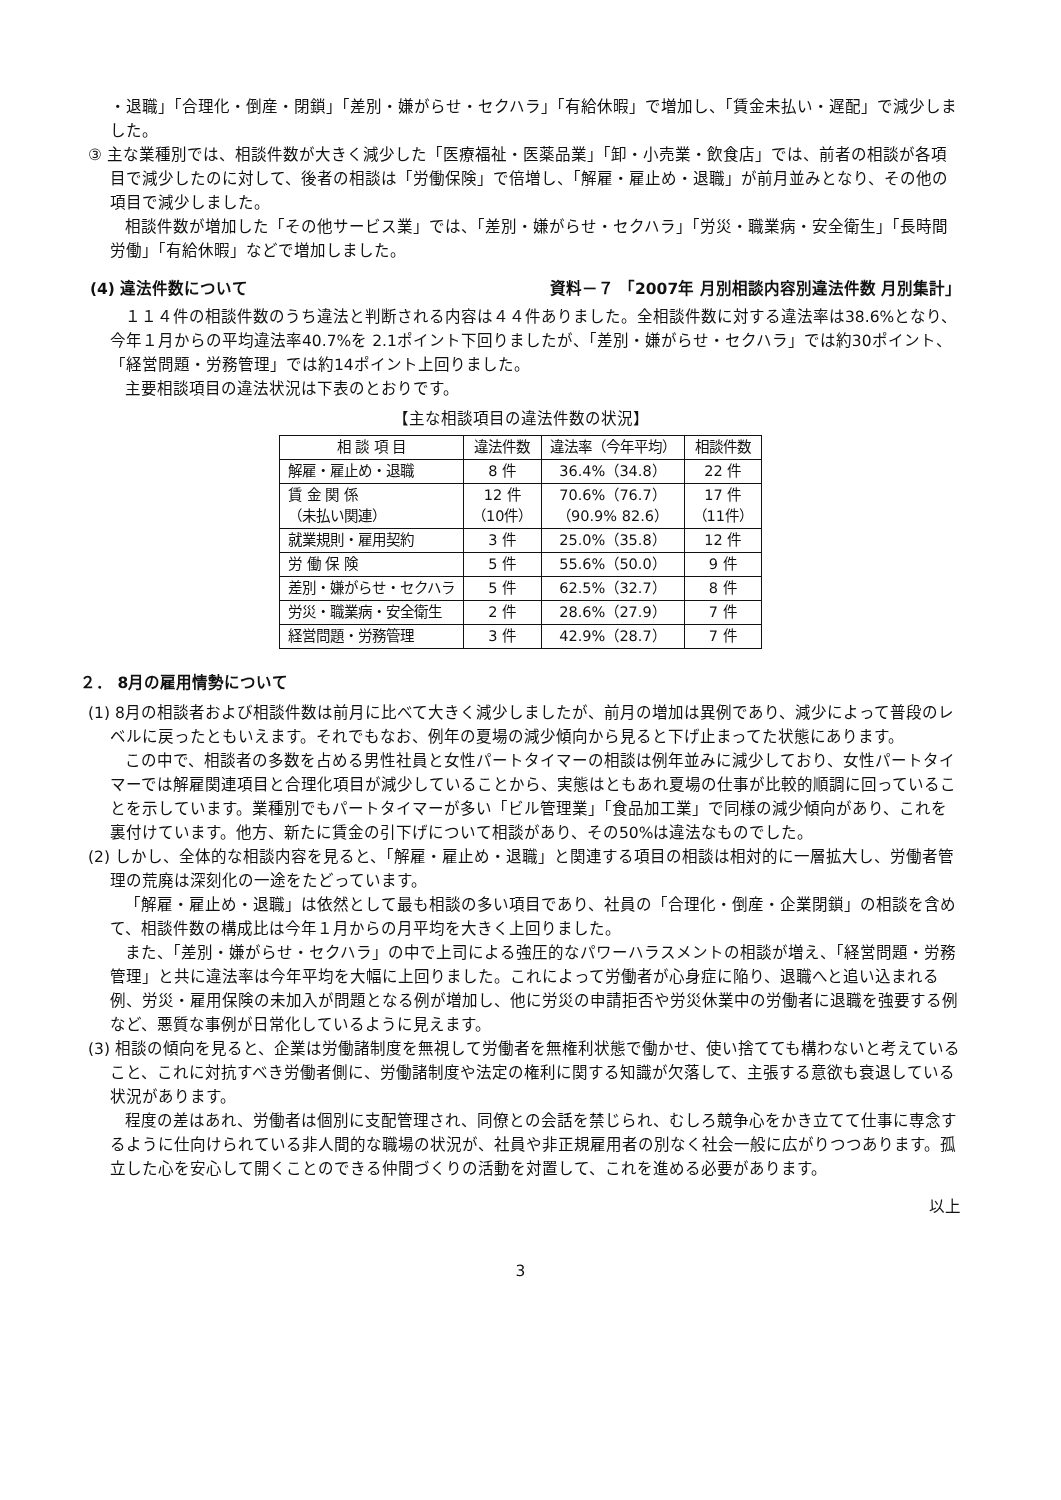・退職」「合理化・倒産・閉鎖」「差別・嫌がらせ・セクハラ」「有給休暇」で増加し、「賃金未払い・遅配」で減少しました。
③ 主な業種別では、相談件数が大きく減少した「医療福祉・医薬品業」「卸・小売業・飲食店」では、前者の相談が各項目で減少したのに対して、後者の相談は「労働保険」で倍増し、「解雇・雇止め・退職」が前月並みとなり、その他の項目で減少しました。
相談件数が増加した「その他サービス業」では、「差別・嫌がらせ・セクハラ」「労災・職業病・安全衛生」「長時間労働」「有給休暇」などで増加しました。
(4) 違法件数について 資料－７ 「2007年 月別相談内容別違法件数 月別集計」
１１４件の相談件数のうち違法と判断される内容は４４件ありました。全相談件数に対する違法率は38.6%となり、今年１月からの平均違法率40.7%を 2.1ポイント下回りましたが、「差別・嫌がらせ・セクハラ」では約30ポイント、「経営問題・労務管理」では約14ポイント上回りました。
主要相談項目の違法状況は下表のとおりです。
【主な相談項目の違法件数の状況】
| 相 談 項 目 | 違法件数 | 違法率（今年平均） | 相談件数 |
| --- | --- | --- | --- |
| 解雇・雇止め・退職 | 8 件 | 36.4%（34.8） | 22 件 |
| 賃 金 関 係 （未払い関連） | 12 件 （10件） | 70.6%（76.7） （90.9% 82.6） | 17 件 （11件） |
| 就業規則・雇用契約 | 3 件 | 25.0%（35.8） | 12 件 |
| 労 働 保 険 | 5 件 | 55.6%（50.0） | 9 件 |
| 差別・嫌がらせ・セクハラ | 5 件 | 62.5%（32.7） | 8 件 |
| 労災・職業病・安全衛生 | 2 件 | 28.6%（27.9） | 7 件 |
| 経営問題・労務管理 | 3 件 | 42.9%（28.7） | 7 件 |
２． 8月の雇用情勢について
(1) 8月の相談者および相談件数は前月に比べて大きく減少しましたが、前月の増加は異例であり、減少によって普段のレベルに戻ったともいえます。それでもなお、例年の夏場の減少傾向から見ると下げ止まってた状態にあります。
この中で、相談者の多数を占める男性社員と女性パートタイマーの相談は例年並みに減少しており、女性パートタイマーでは解雇関連項目と合理化項目が減少していることから、実態はともあれ夏場の仕事が比較的順調に回っていることを示しています。業種別でもパートタイマーが多い「ビル管理業」「食品加工業」で同様の減少傾向があり、これを裏付けています。他方、新たに賃金の引下げについて相談があり、その50%は違法なものでした。
(2) しかし、全体的な相談内容を見ると、「解雇・雇止め・退職」と関連する項目の相談は相対的に一層拡大し、労働者管理の荒廃は深刻化の一途をたどっています。
「解雇・雇止め・退職」は依然として最も相談の多い項目であり、社員の「合理化・倒産・企業閉鎖」の相談を含めて、相談件数の構成比は今年１月からの月平均を大きく上回りました。
また、「差別・嫌がらせ・セクハラ」の中で上司による強圧的なパワーハラスメントの相談が増え、「経営問題・労務管理」と共に違法率は今年平均を大幅に上回りました。これによって労働者が心身症に陥り、退職へと追い込まれる例、労災・雇用保険の未加入が問題となる例が増加し、他に労災の申請拒否や労災休業中の労働者に退職を強要する例など、悪質な事例が日常化しているように見えます。
(3) 相談の傾向を見ると、企業は労働諸制度を無視して労働者を無権利状態で働かせ、使い捨てても構わないと考えていること、これに対抗すべき労働者側に、労働諸制度や法定の権利に関する知識が欠落して、主張する意欲も衰退している状況があります。
程度の差はあれ、労働者は個別に支配管理され、同僚との会話を禁じられ、むしろ競争心をかき立てて仕事に専念するように仕向けられている非人間的な職場の状況が、社員や非正規雇用者の別なく社会一般に広がりつつあります。孤立した心を安心して開くことのできる仲間づくりの活動を対置して、これを進める必要があります。
以上
3